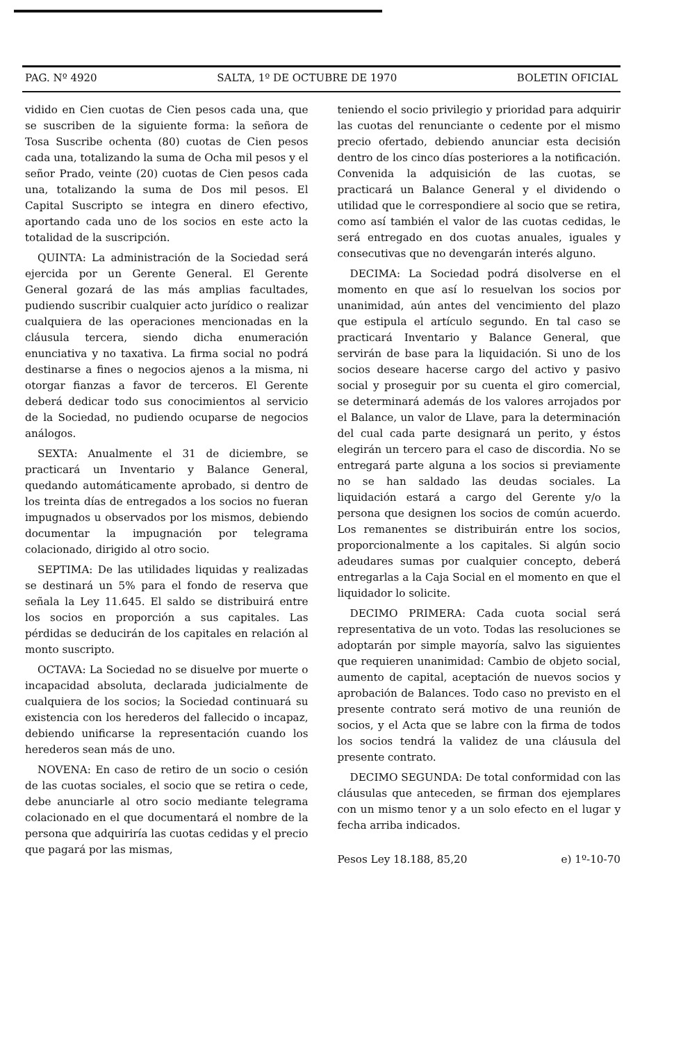PAG. Nº 4920 SALTA, 1º DE OCTUBRE DE 1970 BOLETIN OFICIAL
vidido en Cien cuotas de Cien pesos cada una, que se suscriben de la siguiente forma: la señora de Tosa Suscribe ochenta (80) cuotas de Cien pesos cada una, totalizando la suma de Ocha mil pesos y el señor Prado, veinte (20) cuotas de Cien pesos cada una, totalizando la suma de Dos mil pesos. El Capital Suscripto se integra en dinero efectivo, aportando cada uno de los socios en este acto la totalidad de la suscripción.
QUINTA: La administración de la Sociedad será ejercida por un Gerente General. El Gerente General gozará de las más amplias facultades, pudiendo suscribir cualquier acto jurídico o realizar cualquiera de las operaciones mencionadas en la cláusula tercera, siendo dicha enumeración enunciativa y no taxativa. La firma social no podrá destinarse a fines o negocios ajenos a la misma, ni otorgar fianzas a favor de terceros. El Gerente deberá dedicar todo sus conocimientos al servicio de la Sociedad, no pudiendo ocuparse de negocios análogos.
SEXTA: Anualmente el 31 de diciembre, se practicará un Inventario y Balance General, quedando automáticamente aprobado, si dentro de los treinta días de entregados a los socios no fueran impugnados u observados por los mismos, debiendo documentar la impugnación por telegrama colacionado, dirigido al otro socio.
SEPTIMA: De las utilidades liquidas y realizadas se destinará un 5% para el fondo de reserva que señala la Ley 11.645. El saldo se distribuirá entre los socios en proporción a sus capitales. Las pérdidas se deducirán de los capitales en relación al monto suscripto.
OCTAVA: La Sociedad no se disuelve por muerte o incapacidad absoluta, declarada judicialmente de cualquiera de los socios; la Sociedad continuará su existencia con los herederos del fallecido o incapaz, debiendo unificarse la representación cuando los herederos sean más de uno.
NOVENA: En caso de retiro de un socio o cesión de las cuotas sociales, el socio que se retira o cede, debe anunciarle al otro socio mediante telegrama colacionado en el que documentará el nombre de la persona que adquiriría las cuotas cedidas y el precio que pagará por las mismas,
teniendo el socio privilegio y prioridad para adquirir las cuotas del renunciante o cedente por el mismo precio ofertado, debiendo anunciar esta decisión dentro de los cinco días posteriores a la notificación. Convenida la adquisición de las cuotas, se practicará un Balance General y el dividendo o utilidad que le correspondiere al socio que se retira, como así también el valor de las cuotas cedidas, le será entregado en dos cuotas anuales, iguales y consecutivas que no devengarán interés alguno.
DECIMA: La Sociedad podrá disolverse en el momento en que así lo resuelvan los socios por unanimidad, aún antes del vencimiento del plazo que estipula el artículo segundo. En tal caso se practicará Inventario y Balance General, que servirán de base para la liquidación. Si uno de los socios deseare hacerse cargo del activo y pasivo social y proseguir por su cuenta el giro comercial, se determinará además de los valores arrojados por el Balance, un valor de Llave, para la determinación del cual cada parte designará un perito, y éstos elegirán un tercero para el caso de discordia. No se entregará parte alguna a los socios si previamente no se han saldado las deudas sociales. La liquidación estará a cargo del Gerente y/o la persona que designen los socios de común acuerdo. Los remanentes se distribuirán entre los socios, proporcionalmente a los capitales. Si algún socio adeudares sumas por cualquier concepto, deberá entregarlas a la Caja Social en el momento en que el liquidador lo solicite.
DECIMO PRIMERA: Cada cuota social será representativa de un voto. Todas las resoluciones se adoptarán por simple mayoría, salvo las siguientes que requieren unanimidad: Cambio de objeto social, aumento de capital, aceptación de nuevos socios y aprobación de Balances. Todo caso no previsto en el presente contrato será motivo de una reunión de socios, y el Acta que se labre con la firma de todos los socios tendrá la validez de una cláusula del presente contrato.
DECIMO SEGUNDA: De total conformidad con las cláusulas que anteceden, se firman dos ejemplares con un mismo tenor y a un solo efecto en el lugar y fecha arriba indicados.
Pesos Ley 18.188, 85,20 e) 1º-10-70